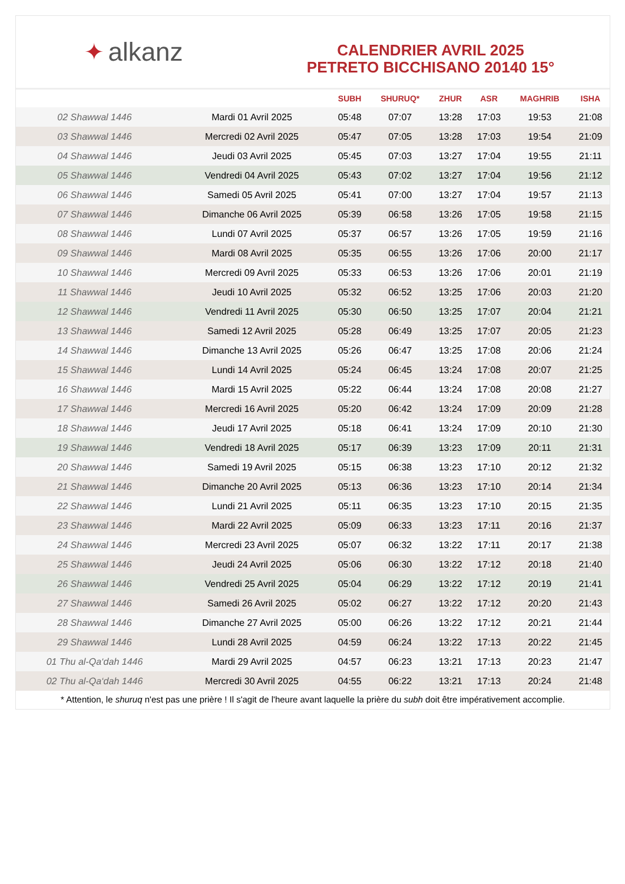✦ alkanz
CALENDRIER AVRIL 2025
PETRETO BICCHISANO 20140 15°
| | | SUBH | SHURUQ* | ZHUR | ASR | MAGHRIB | ISHA |
| --- | --- | --- | --- | --- | --- | --- | --- |
| 02 Shawwal 1446 | Mardi 01 Avril 2025 | 05:48 | 07:07 | 13:28 | 17:03 | 19:53 | 21:08 |
| 03 Shawwal 1446 | Mercredi 02 Avril 2025 | 05:47 | 07:05 | 13:28 | 17:03 | 19:54 | 21:09 |
| 04 Shawwal 1446 | Jeudi 03 Avril 2025 | 05:45 | 07:03 | 13:27 | 17:04 | 19:55 | 21:11 |
| 05 Shawwal 1446 | Vendredi 04 Avril 2025 | 05:43 | 07:02 | 13:27 | 17:04 | 19:56 | 21:12 |
| 06 Shawwal 1446 | Samedi 05 Avril 2025 | 05:41 | 07:00 | 13:27 | 17:04 | 19:57 | 21:13 |
| 07 Shawwal 1446 | Dimanche 06 Avril 2025 | 05:39 | 06:58 | 13:26 | 17:05 | 19:58 | 21:15 |
| 08 Shawwal 1446 | Lundi 07 Avril 2025 | 05:37 | 06:57 | 13:26 | 17:05 | 19:59 | 21:16 |
| 09 Shawwal 1446 | Mardi 08 Avril 2025 | 05:35 | 06:55 | 13:26 | 17:06 | 20:00 | 21:17 |
| 10 Shawwal 1446 | Mercredi 09 Avril 2025 | 05:33 | 06:53 | 13:26 | 17:06 | 20:01 | 21:19 |
| 11 Shawwal 1446 | Jeudi 10 Avril 2025 | 05:32 | 06:52 | 13:25 | 17:06 | 20:03 | 21:20 |
| 12 Shawwal 1446 | Vendredi 11 Avril 2025 | 05:30 | 06:50 | 13:25 | 17:07 | 20:04 | 21:21 |
| 13 Shawwal 1446 | Samedi 12 Avril 2025 | 05:28 | 06:49 | 13:25 | 17:07 | 20:05 | 21:23 |
| 14 Shawwal 1446 | Dimanche 13 Avril 2025 | 05:26 | 06:47 | 13:25 | 17:08 | 20:06 | 21:24 |
| 15 Shawwal 1446 | Lundi 14 Avril 2025 | 05:24 | 06:45 | 13:24 | 17:08 | 20:07 | 21:25 |
| 16 Shawwal 1446 | Mardi 15 Avril 2025 | 05:22 | 06:44 | 13:24 | 17:08 | 20:08 | 21:27 |
| 17 Shawwal 1446 | Mercredi 16 Avril 2025 | 05:20 | 06:42 | 13:24 | 17:09 | 20:09 | 21:28 |
| 18 Shawwal 1446 | Jeudi 17 Avril 2025 | 05:18 | 06:41 | 13:24 | 17:09 | 20:10 | 21:30 |
| 19 Shawwal 1446 | Vendredi 18 Avril 2025 | 05:17 | 06:39 | 13:23 | 17:09 | 20:11 | 21:31 |
| 20 Shawwal 1446 | Samedi 19 Avril 2025 | 05:15 | 06:38 | 13:23 | 17:10 | 20:12 | 21:32 |
| 21 Shawwal 1446 | Dimanche 20 Avril 2025 | 05:13 | 06:36 | 13:23 | 17:10 | 20:14 | 21:34 |
| 22 Shawwal 1446 | Lundi 21 Avril 2025 | 05:11 | 06:35 | 13:23 | 17:10 | 20:15 | 21:35 |
| 23 Shawwal 1446 | Mardi 22 Avril 2025 | 05:09 | 06:33 | 13:23 | 17:11 | 20:16 | 21:37 |
| 24 Shawwal 1446 | Mercredi 23 Avril 2025 | 05:07 | 06:32 | 13:22 | 17:11 | 20:17 | 21:38 |
| 25 Shawwal 1446 | Jeudi 24 Avril 2025 | 05:06 | 06:30 | 13:22 | 17:12 | 20:18 | 21:40 |
| 26 Shawwal 1446 | Vendredi 25 Avril 2025 | 05:04 | 06:29 | 13:22 | 17:12 | 20:19 | 21:41 |
| 27 Shawwal 1446 | Samedi 26 Avril 2025 | 05:02 | 06:27 | 13:22 | 17:12 | 20:20 | 21:43 |
| 28 Shawwal 1446 | Dimanche 27 Avril 2025 | 05:00 | 06:26 | 13:22 | 17:12 | 20:21 | 21:44 |
| 29 Shawwal 1446 | Lundi 28 Avril 2025 | 04:59 | 06:24 | 13:22 | 17:13 | 20:22 | 21:45 |
| 01 Thu al-Qa‘dah 1446 | Mardi 29 Avril 2025 | 04:57 | 06:23 | 13:21 | 17:13 | 20:23 | 21:47 |
| 02 Thu al-Qa‘dah 1446 | Mercredi 30 Avril 2025 | 04:55 | 06:22 | 13:21 | 17:13 | 20:24 | 21:48 |
* Attention, le shuruq n'est pas une prière ! Il s'agit de l'heure avant laquelle la prière du subh doit être impérativement accomplie.